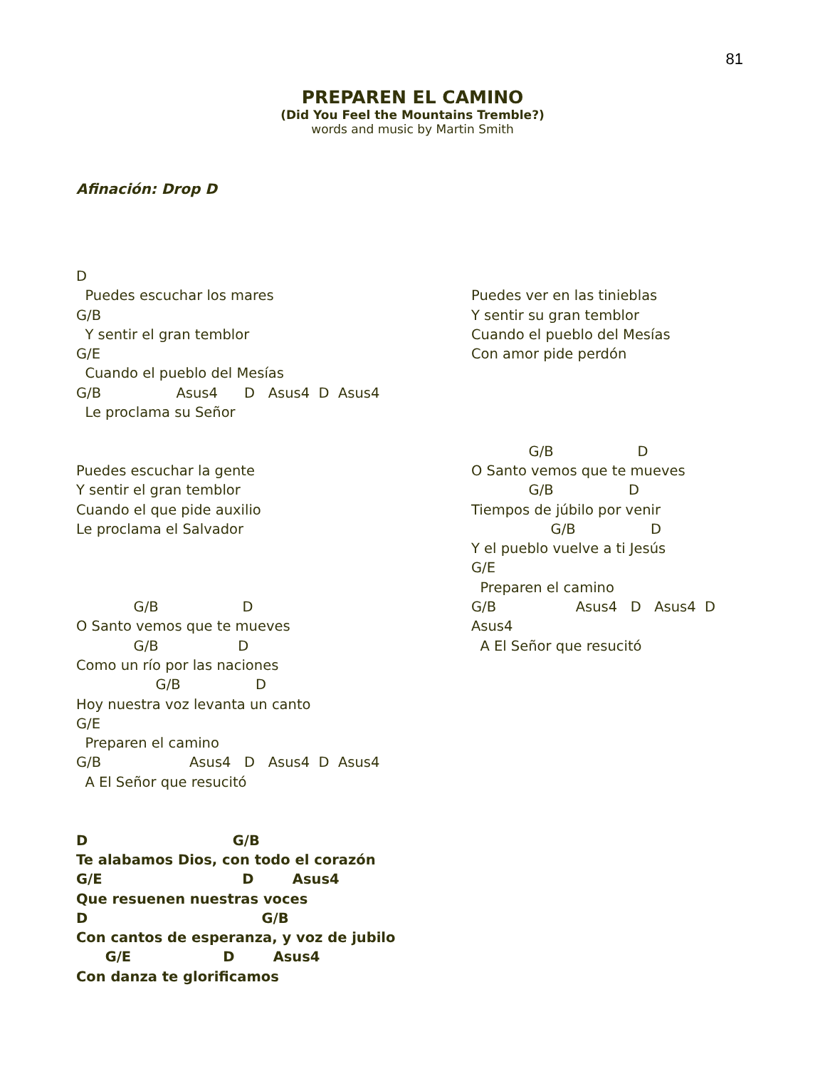81
PREPAREN EL CAMINO
(Did You Feel the Mountains Tremble?)
words and music by Martin Smith
Afinación: Drop D
D
  Puedes escuchar los mares
G/B
  Y sentir el gran temblor
G/E
  Cuando el pueblo del Mesías
G/B                 Asus4      D   Asus4  D  Asus4
  Le proclama su Señor


Puedes escuchar la gente
Y sentir el gran temblor
Cuando el que pide auxilio
Le proclama el Salvador



             G/B                   D
O Santo vemos que te mueves
             G/B                  D
Como un río por las naciones
                  G/B                 D
Hoy nuestra voz levanta un canto
G/E
  Preparen el camino
G/B                    Asus4   D   Asus4  D  Asus4
  A El Señor que resucitó
D                              G/B
Te alabamos Dios, con todo el corazón
G/E                             D        Asus4
Que resuenen nuestras voces
D                                    G/B
Con cantos de esperanza, y voz de jubilo
      G/E                   D        Asus4
Con danza te glorificamos
 
Puedes ver en las tinieblas
Y sentir su gran temblor
Cuando el pueblo del Mesías
Con amor pide perdón




             G/B                   D
O Santo vemos que te mueves
             G/B                 D
Tiempos de júbilo por venir
                  G/B                 D
Y el pueblo vuelve a ti Jesús
G/E
  Preparen el camino
G/B                  Asus4   D   Asus4  D
Asus4
  A El Señor que resucitó